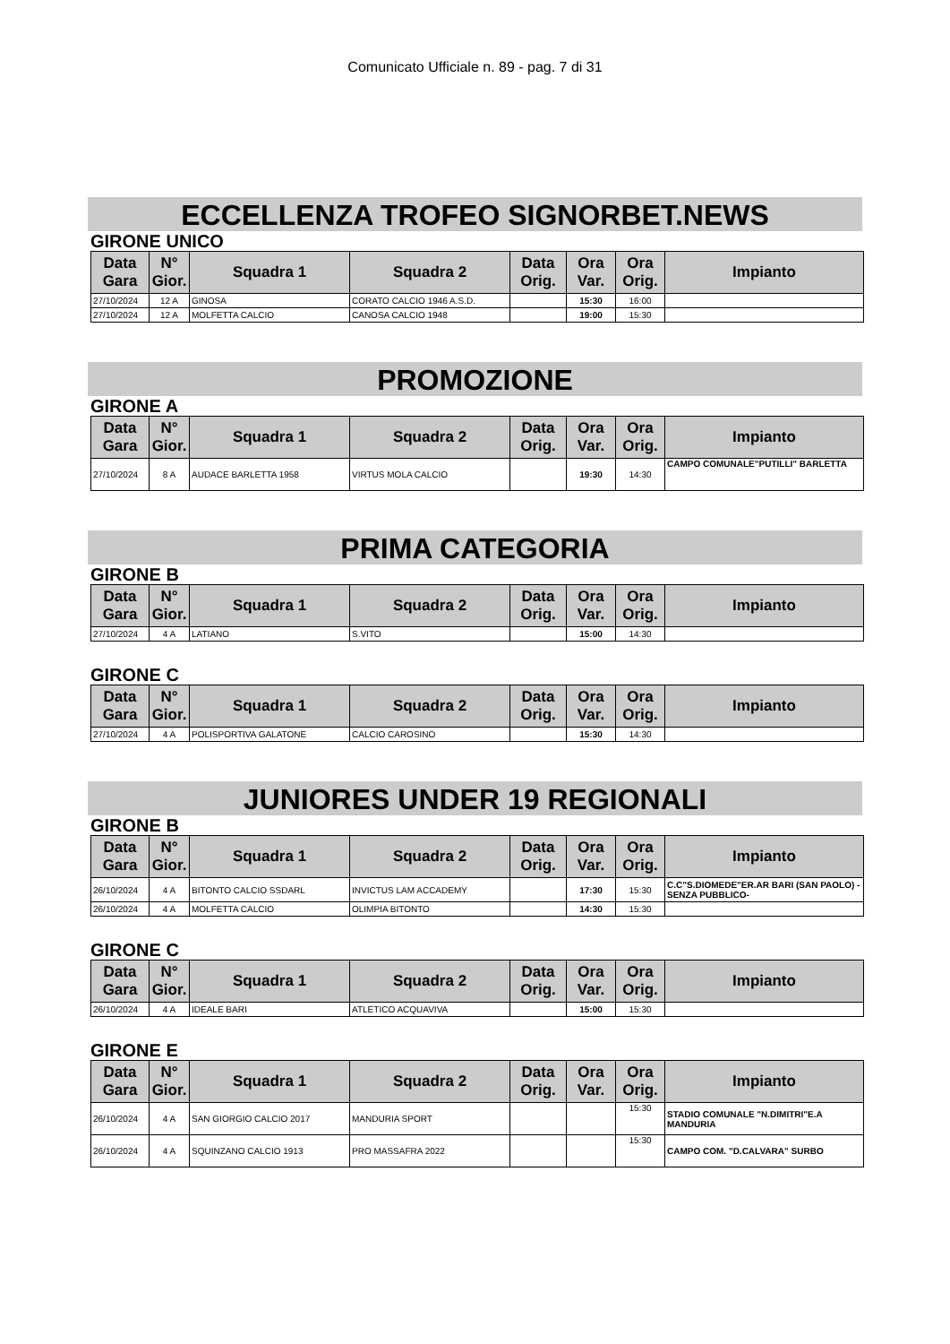Comunicato Ufficiale n. 89 - pag. 7 di 31
ECCELLENZA TROFEO SIGNORBET.NEWS
GIRONE UNICO
| Data Gara | N° Gior. | Squadra 1 | Squadra 2 | Data Orig. | Ora Var. | Ora Orig. | Impianto |
| --- | --- | --- | --- | --- | --- | --- | --- |
| 27/10/2024 | 12 A | GINOSA | CORATO CALCIO 1946 A.S.D. | | 15:30 | 16:00 | |
| 27/10/2024 | 12 A | MOLFETTA CALCIO | CANOSA CALCIO 1948 | | 19:00 | 15:30 | |
PROMOZIONE
GIRONE A
| Data Gara | N° Gior. | Squadra 1 | Squadra 2 | Data Orig. | Ora Var. | Ora Orig. | Impianto |
| --- | --- | --- | --- | --- | --- | --- | --- |
| 27/10/2024 | 8 A | AUDACE BARLETTA 1958 | VIRTUS MOLA CALCIO | | 19:30 | 14:30 | CAMPO COMUNALE"PUTILLI" BARLETTA |
PRIMA CATEGORIA
GIRONE B
| Data Gara | N° Gior. | Squadra 1 | Squadra 2 | Data Orig. | Ora Var. | Ora Orig. | Impianto |
| --- | --- | --- | --- | --- | --- | --- | --- |
| 27/10/2024 | 4 A | LATIANO | S.VITO | | 15:00 | 14:30 | |
GIRONE C
| Data Gara | N° Gior. | Squadra 1 | Squadra 2 | Data Orig. | Ora Var. | Ora Orig. | Impianto |
| --- | --- | --- | --- | --- | --- | --- | --- |
| 27/10/2024 | 4 A | POLISPORTIVA GALATONE | CALCIO CAROSINO | | 15:30 | 14:30 | |
JUNIORES UNDER 19 REGIONALI
GIRONE B
| Data Gara | N° Gior. | Squadra 1 | Squadra 2 | Data Orig. | Ora Var. | Ora Orig. | Impianto |
| --- | --- | --- | --- | --- | --- | --- | --- |
| 26/10/2024 | 4 A | BITONTO CALCIO SSDARL | INVICTUS LAM ACCADEMY | | 17:30 | 15:30 | C.C"S.DIOMEDE"ER.AR BARI (SAN PAOLO) -SENZA PUBBLICO- |
| 26/10/2024 | 4 A | MOLFETTA CALCIO | OLIMPIA BITONTO | | 14:30 | 15:30 | |
GIRONE C
| Data Gara | N° Gior. | Squadra 1 | Squadra 2 | Data Orig. | Ora Var. | Ora Orig. | Impianto |
| --- | --- | --- | --- | --- | --- | --- | --- |
| 26/10/2024 | 4 A | IDEALE BARI | ATLETICO ACQUAVIVA | | 15:00 | 15:30 | |
GIRONE E
| Data Gara | N° Gior. | Squadra 1 | Squadra 2 | Data Orig. | Ora Var. | Ora Orig. | Impianto |
| --- | --- | --- | --- | --- | --- | --- | --- |
| 26/10/2024 | 4 A | SAN GIORGIO CALCIO 2017 | MANDURIA SPORT | | | 15:30 | STADIO COMUNALE "N.DIMITRI"E.A MANDURIA |
| 26/10/2024 | 4 A | SQUINZANO CALCIO 1913 | PRO MASSAFRA 2022 | | | 15:30 | CAMPO COM. "D.CALVARA" SURBO |